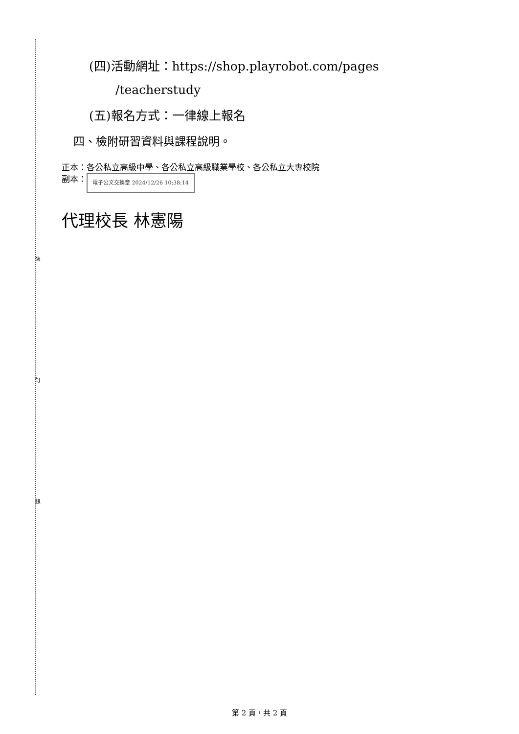裝
訂
線
(四)活動網址：https://shop.playrobot.com/pages
/teacherstudy
(五)報名方式：一律線上報名
四、檢附研習資料與課程說明。
正本：各公私立高級中學、各公私立高級職業學校、各公私立大專校院
副本： 電子公文交換章 2024/12/26 10:38:14
代理校長 林憲陽
第 2 頁，共 2 頁